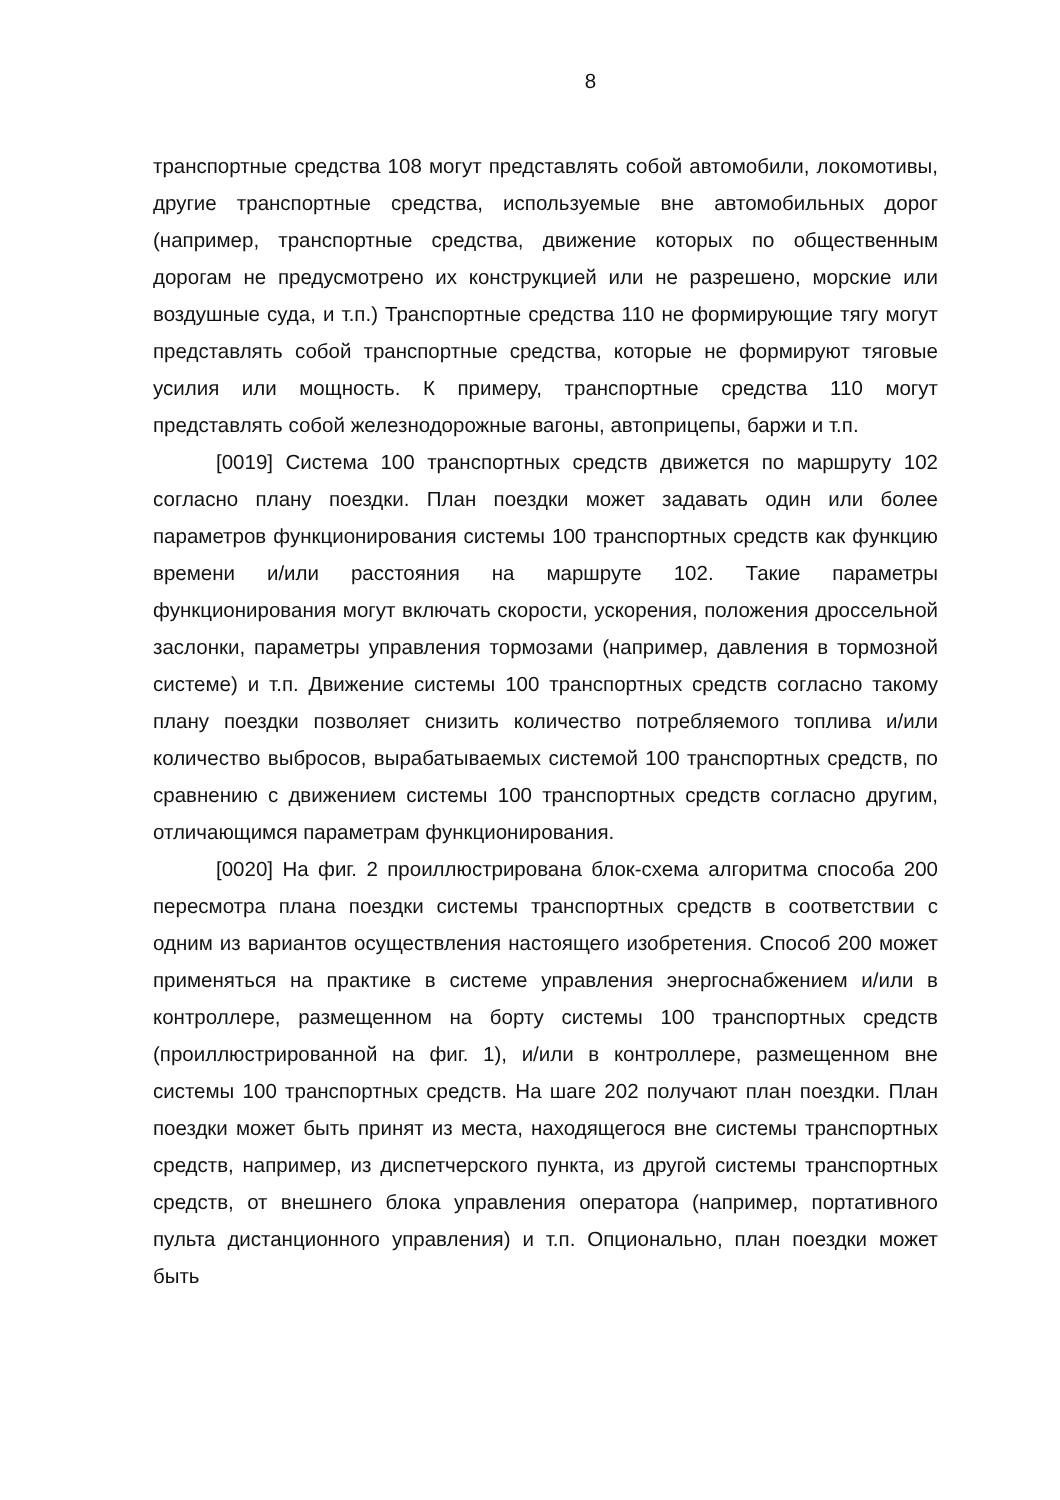8
транспортные средства 108 могут представлять собой автомобили, локомотивы, другие транспортные средства, используемые вне автомобильных дорог (например, транспортные средства, движение которых по общественным дорогам не предусмотрено их конструкцией или не разрешено, морские или воздушные суда, и т.п.) Транспортные средства 110 не формирующие тягу могут представлять собой транспортные средства, которые не формируют тяговые усилия или мощность. К примеру, транспортные средства 110 могут представлять собой железнодорожные вагоны, автоприцепы, баржи и т.п.
[0019] Система 100 транспортных средств движется по маршруту 102 согласно плану поездки. План поездки может задавать один или более параметров функционирования системы 100 транспортных средств как функцию времени и/или расстояния на маршруте 102. Такие параметры функционирования могут включать скорости, ускорения, положения дроссельной заслонки, параметры управления тормозами (например, давления в тормозной системе) и т.п. Движение системы 100 транспортных средств согласно такому плану поездки позволяет снизить количество потребляемого топлива и/или количество выбросов, вырабатываемых системой 100 транспортных средств, по сравнению с движением системы 100 транспортных средств согласно другим, отличающимся параметрам функционирования.
[0020] На фиг. 2 проиллюстрирована блок-схема алгоритма способа 200 пересмотра плана поездки системы транспортных средств в соответствии с одним из вариантов осуществления настоящего изобретения. Способ 200 может применяться на практике в системе управления энергоснабжением и/или в контроллере, размещенном на борту системы 100 транспортных средств (проиллюстрированной на фиг. 1), и/или в контроллере, размещенном вне системы 100 транспортных средств. На шаге 202 получают план поездки. План поездки может быть принят из места, находящегося вне системы транспортных средств, например, из диспетчерского пункта, из другой системы транспортных средств, от внешнего блока управления оператора (например, портативного пульта дистанционного управления) и т.п. Опционально, план поездки может быть